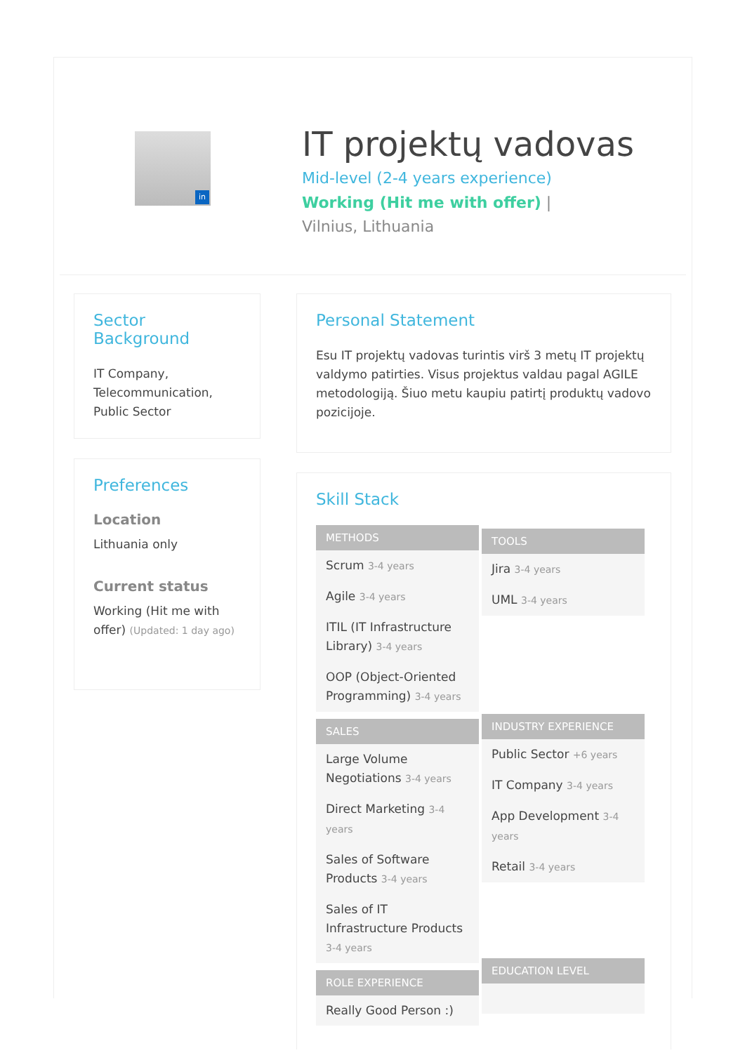in
IT projektų vadovas
Mid-level (2-4 years experience)
Working (Hit me with offer) | Vilnius, Lithuania
Sector Background
IT Company,
Telecommunication,
Public Sector
Preferences
Location
Lithuania only
Current status
Working (Hit me with offer) (Updated: 1 day ago)
Personal Statement
Esu IT projektų vadovas turintis virš 3 metų IT projektų valdymo patirties. Visus projektus valdau pagal AGILE metodologiją. Šiuo metu kaupiu patirtį produktų vadovo pozicijoje.
Skill Stack
METHODS
Scrum 3-4 years
Agile 3-4 years
ITIL (IT Infrastructure Library) 3-4 years
OOP (Object-Oriented Programming) 3-4 years
SALES
Large Volume Negotiations 3-4 years
Direct Marketing 3-4 years
Sales of Software Products 3-4 years
Sales of IT Infrastructure Products 3-4 years
ROLE EXPERIENCE
Really Good Person :)
TOOLS
Jira 3-4 years
UML 3-4 years
INDUSTRY EXPERIENCE
Public Sector +6 years
IT Company 3-4 years
App Development 3-4 years
Retail 3-4 years
EDUCATION LEVEL